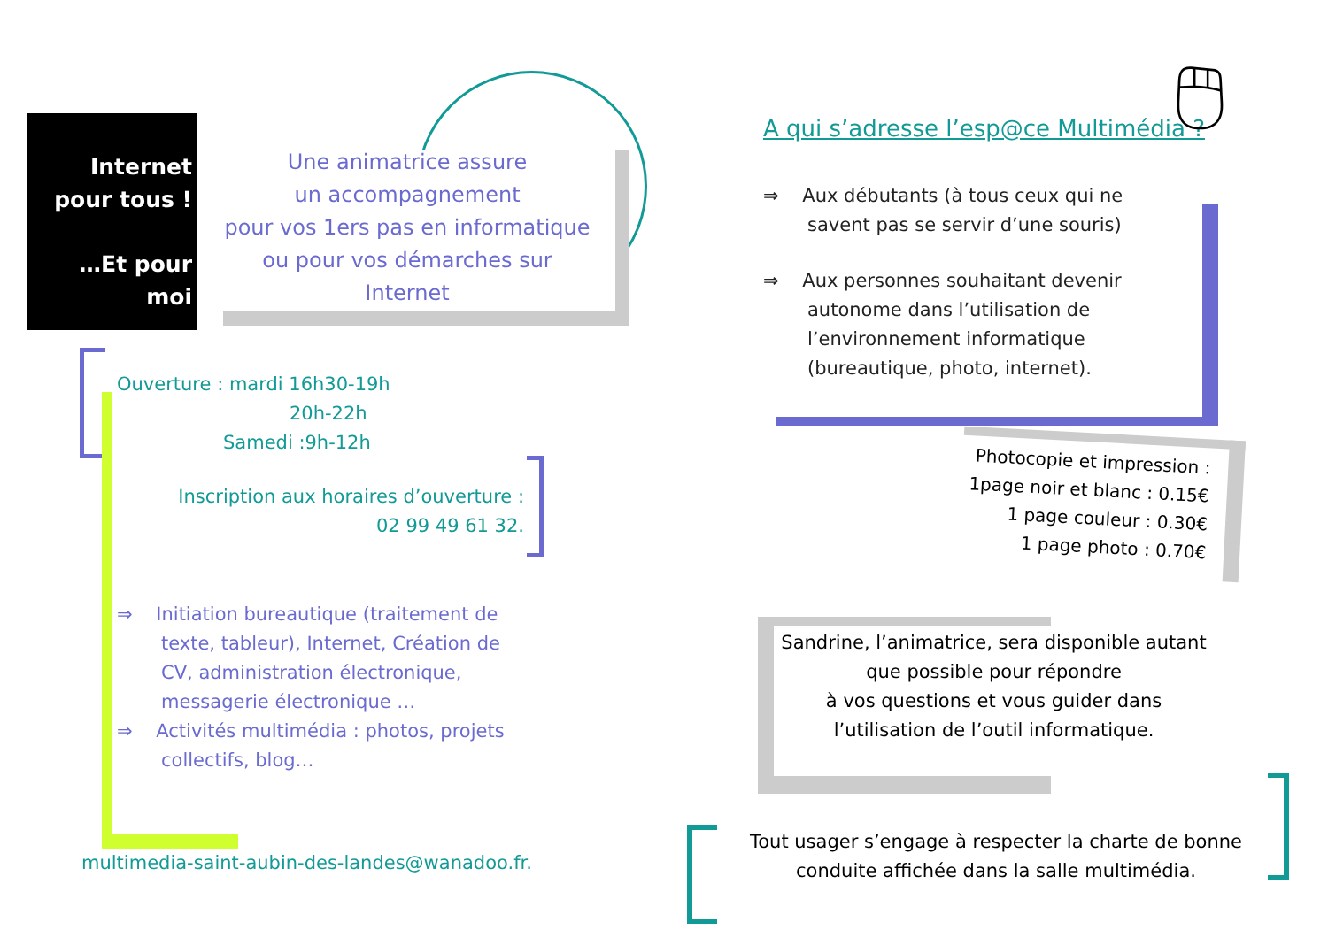Internet
pour tous !
…Et pour moi
Une animatrice assure
un accompagnement
pour vos 1ers pas en informatique
ou pour vos démarches sur Internet
Ouverture : mardi 16h30-19h
20h-22h
Samedi :9h-12h
Inscription aux horaires d’ouverture :
02 99 49 61 32.
⇒ Initiation bureautique (traitement de texte, tableur), Internet, Création de CV, administration électronique, messagerie électronique …
⇒ Activités multimédia : photos, projets collectifs, blog…
multimedia-saint-aubin-des-landes@wanadoo.fr.
A qui s’adresse l’esp@ce Multimédia ?
🖱
⇒ Aux débutants (à tous ceux qui ne savent pas se servir d’une souris)
⇒ Aux personnes souhaitant devenir autonome dans l’utilisation de l’environnement informatique (bureautique, photo, internet).
Photocopie et impression :
1page noir et blanc : 0.15€
1 page couleur : 0.30€
1 page photo : 0.70€
Sandrine, l’animatrice, sera disponible autant que possible pour répondre
à vos questions et vous guider dans l’utilisation de l’outil informatique.
Tout usager s’engage à respecter la charte de bonne conduite affichée dans la salle multimédia.